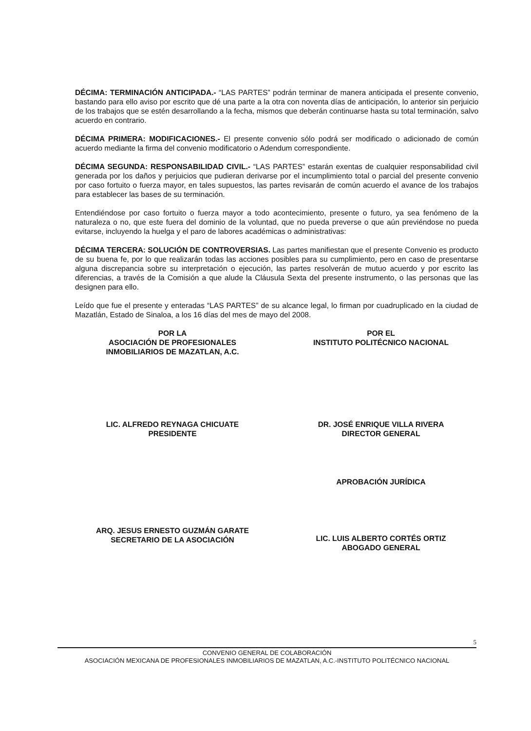DÉCIMA: TERMINACIÓN ANTICIPADA.- “LAS PARTES” podrán terminar de manera anticipada el presente convenio, bastando para ello aviso por escrito que dé una parte a la otra con noventa días de anticipación, lo anterior sin perjuicio de los trabajos que se estén desarrollando a la fecha, mismos que deberán continuarse hasta su total terminación, salvo acuerdo en contrario.
DÉCIMA PRIMERA: MODIFICACIONES.- El presente convenio sólo podrá ser modificado o adicionado de común acuerdo mediante la firma del convenio modificatorio o Adendum correspondiente.
DÉCIMA SEGUNDA: RESPONSABILIDAD CIVIL.- “LAS PARTES” estarán exentas de cualquier responsabilidad civil generada por los daños y perjuicios que pudieran derivarse por el incumplimiento total o parcial del presente convenio por caso fortuito o fuerza mayor, en tales supuestos, las partes revisarán de común acuerdo el avance de los trabajos para establecer las bases de su terminación.
Entendiéndose por caso fortuito o fuerza mayor a todo acontecimiento, presente o futuro, ya sea fenómeno de la naturaleza o no, que este fuera del dominio de la voluntad, que no pueda preverse o que aún previéndose no pueda evitarse, incluyendo la huelga y el paro de labores académicas o administrativas:
DÉCIMA TERCERA: SOLUCIÓN DE CONTROVERSIAS. Las partes manifiestan que el presente Convenio es producto de su buena fe, por lo que realizarán todas las acciones posibles para su cumplimiento, pero en caso de presentarse alguna discrepancia sobre su interpretación o ejecución, las partes resolverán de mutuo acuerdo y por escrito las diferencias, a través de la Comisión a que alude la Cláusula Sexta del presente instrumento, o las personas que las designen para ello.
Leído que fue el presente y enteradas “LAS PARTES” de su alcance legal, lo firman por cuadruplicado en la ciudad de Mazatlán, Estado de Sinaloa, a los 16 días del mes de mayo del 2008.
POR LA
ASOCIACIÓN DE PROFESIONALES
INMOBILIARIOS DE MAZATLAN, A.C.
LIC. ALFREDO REYNAGA CHICUATE
PRESIDENTE
ARQ. JESUS ERNESTO GUZMÁN GARATE
SECRETARIO DE LA ASOCIACIÓN
POR EL
INSTITUTO POLITÉCNICO NACIONAL
DR. JOSÉ ENRIQUE VILLA RIVERA
DIRECTOR GENERAL
APROBACIÓN JURÍDICA
LIC. LUIS ALBERTO CORTÉS ORTIZ
ABOGADO GENERAL
5
CONVENIO GENERAL DE COLABORACIÓN
ASOCIACIÓN MEXICANA DE PROFESIONALES INMOBILIARIOS DE MAZATLAN, A.C.-INSTITUTO POLITÉCNICO NACIONAL